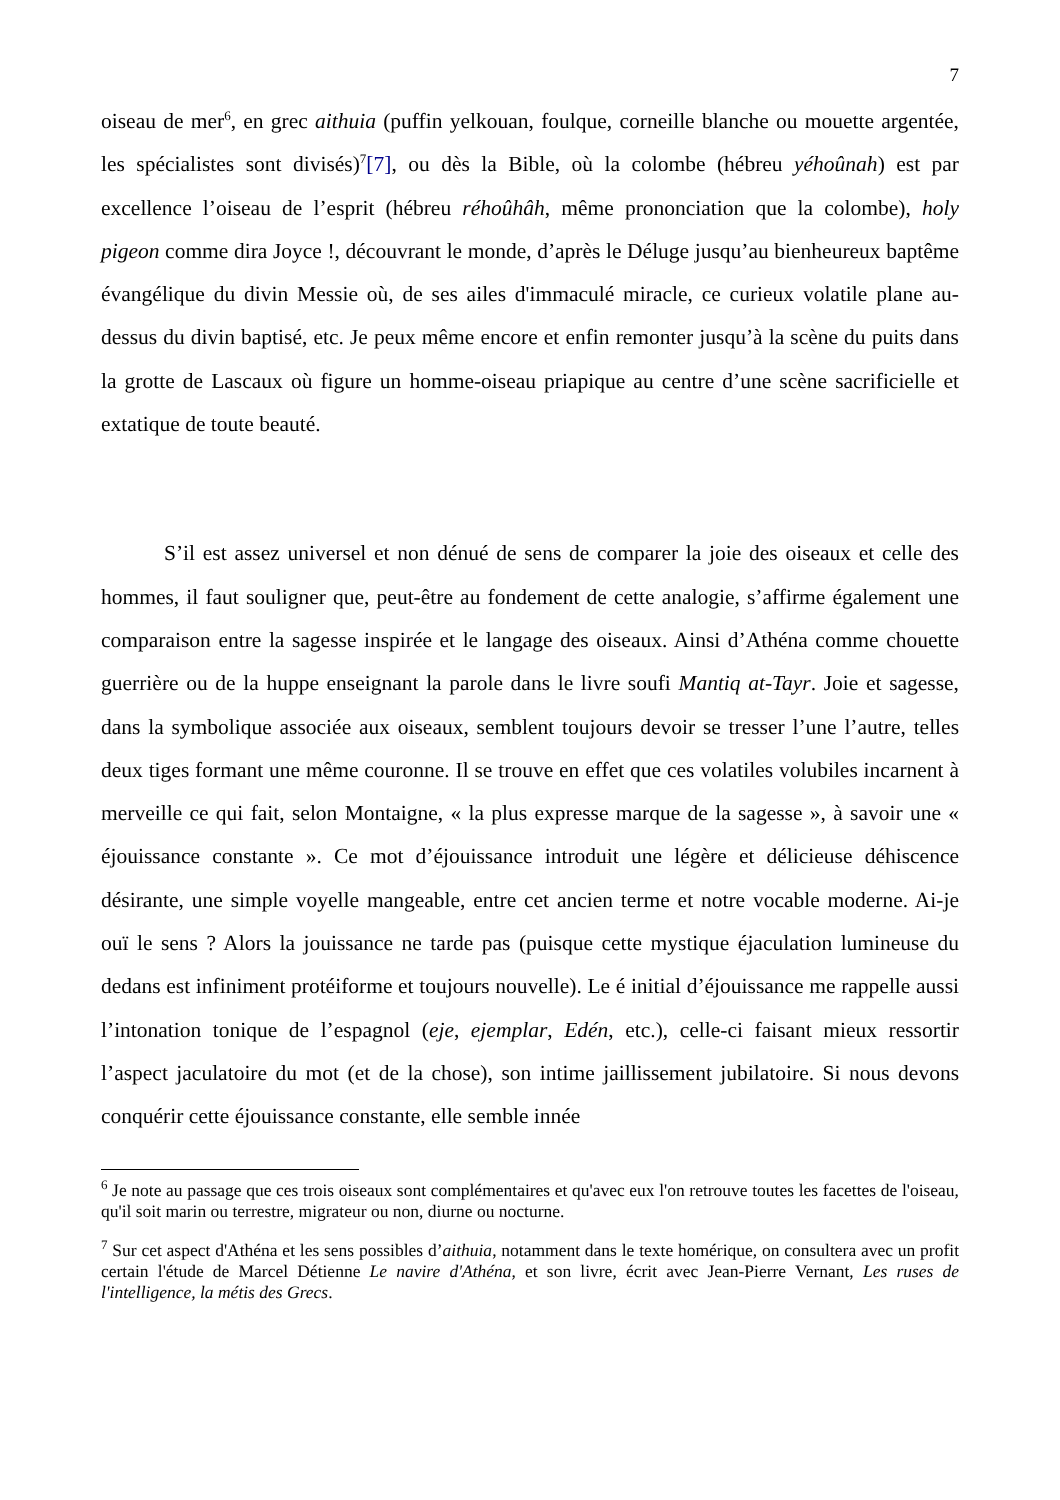7
oiseau de mer<sup>6</sup>, en grec aithuia (puffin yelkouan, foulque, corneille blanche ou mouette argentée, les spécialistes sont divisés)<sup>7</sup>[7], ou dès la Bible, où la colombe (hébreu yéhoûnah) est par excellence l’oiseau de l’esprit (hébreu réhoûhâh, même prononciation que la colombe), holy pigeon comme dira Joyce !, découvrant le monde, d’après le Déluge jusqu’au bienheureux baptême évangélique du divin Messie où, de ses ailes d'immaculé miracle, ce curieux volatile plane au-dessus du divin baptisé, etc. Je peux même encore et enfin remonter jusqu’à la scène du puits dans la grotte de Lascaux où figure un homme-oiseau priapique au centre d’une scène sacrificielle et extatique de toute beauté.
S’il est assez universel et non dénué de sens de comparer la joie des oiseaux et celle des hommes, il faut souligner que, peut-être au fondement de cette analogie, s’affirme également une comparaison entre la sagesse inspirée et le langage des oiseaux. Ainsi d’Athéna comme chouette guerrière ou de la huppe enseignant la parole dans le livre soufi Mantiq at-Tayr. Joie et sagesse, dans la symbolique associée aux oiseaux, semblent toujours devoir se tresser l’une l’autre, telles deux tiges formant une même couronne. Il se trouve en effet que ces volatiles volubiles incarnent à merveille ce qui fait, selon Montaigne, « la plus expresse marque de la sagesse », à savoir une « éjouissance constante ». Ce mot d’éjouissance introduit une légère et délicieuse déhiscence désirante, une simple voyelle mangeable, entre cet ancien terme et notre vocable moderne. Ai-je ouï le sens ? Alors la jouissance ne tarde pas (puisque cette mystique éjaculation lumineuse du dedans est infiniment protéiforme et toujours nouvelle). Le é initial d’éjouissance me rappelle aussi l’intonation tonique de l’espagnol (eje, ejemplar, Edén, etc.), celle-ci faisant mieux ressortir l’aspect jaculatoire du mot (et de la chose), son intime jaillissement jubilatoire. Si nous devons conquérir cette éjouissance constante, elle semble innée
<sup>6</sup> Je note au passage que ces trois oiseaux sont complémentaires et qu'avec eux l'on retrouve toutes les facettes de l'oiseau, qu'il soit marin ou terrestre, migrateur ou non, diurne ou nocturne.
<sup>7</sup> Sur cet aspect d'Athéna et les sens possibles d’aithuia, notamment dans le texte homérique, on consultera avec un profit certain l'étude de Marcel Détienne Le navire d'Athéna, et son livre, écrit avec Jean-Pierre Vernant, Les ruses de l'intelligence, la métis des Grecs.